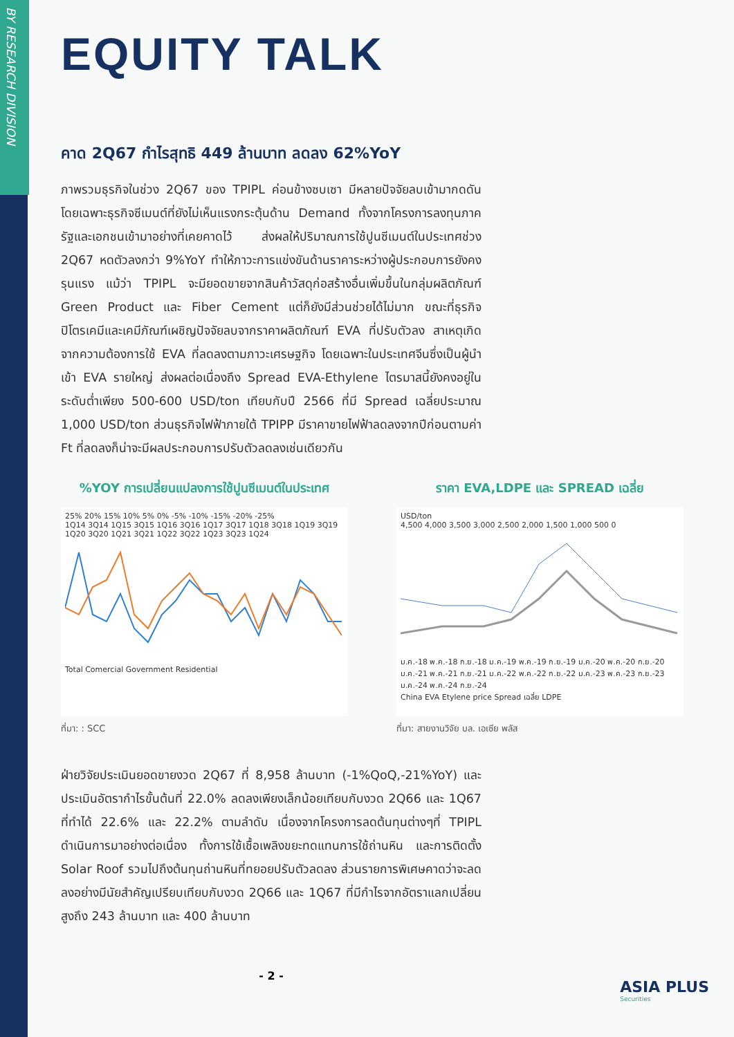BY RESEARCH DIVISION
EQUITY TALK
คาด 2Q67 กำไรสุทธิ 449 ล้านบาท ลดลง 62%YoY
ภาพรวมธุรกิจในช่วง 2Q67 ของ TPIPL ค่อนข้างซบเซา มีหลายปัจจัยลบเข้ามากดดัน โดยเฉพาะธุรกิจซีเมนต์ที่ยังไม่เห็นแรงกระตุ้นด้าน Demand ทั้งจากโครงการลงทุนภาครัฐและเอกชนเข้ามาอย่างที่เคยคาดไว้ ส่งผลให้ปริมาณการใช้ปูนซีเมนต์ในประเทศช่วง 2Q67 หดตัวลงกว่า 9%YoY ทำให้ภาวะการแข่งขันด้านราคาระหว่างผู้ประกอบการยังคงรุนแรง แม้ว่า TPIPL จะมียอดขายจากสินค้าวัสดุก่อสร้างอื่นเพิ่มขึ้นในกลุ่มผลิตภัณฑ์ Green Product และ Fiber Cement แต่ก็ยังมีส่วนช่วยได้ไม่มาก ขณะที่ธุรกิจปิโตรเคมีและเคมีภัณฑ์เผชิญปัจจัยลบจากราคาผลิตภัณฑ์ EVA ที่ปรับตัวลง สาเหตุเกิดจากความต้องการใช้ EVA ที่ลดลงตามภาวะเศรษฐกิจ โดยเฉพาะในประเทศจีนซึ่งเป็นผู้นำเข้า EVA รายใหญ่ ส่งผลต่อเนื่องถึง Spread EVA-Ethylene ไตรมาสนี้ยังคงอยู่ในระดับต่ำเพียง 500-600 USD/ton เทียบกับปี 2566 ที่มี Spread เฉลี่ยประมาณ 1,000 USD/ton ส่วนธุรกิจไฟฟ้าภายใต้ TPIPP มีราคาขายไฟฟ้าลดลงจากปีก่อนตามค่า Ft ที่ลดลงก็น่าจะมีผลประกอบการปรับตัวลดลงเช่นเดียวกัน
%YOY การเปลี่ยนแปลงการใช้ปูนซีเมนต์ในประเทศ
25% 20% 15% 10% 5% 0% -5% -10% -15% -20% -25%
1Q14 3Q14 1Q15 3Q15 1Q16 3Q16 1Q17 3Q17 1Q18 3Q18 1Q19 3Q19 1Q20 3Q20 1Q21 3Q21 1Q22 3Q22 1Q23 3Q23 1Q24
Total Comercial Government Residential
ที่มา: : SCC
ราคา EVA,LDPE และ SPREAD เฉลี่ย
USD/ton
4,500 4,000 3,500 3,000 2,500 2,000 1,500 1,000 500 0
ม.ค.-18 พ.ค.-18 ก.ย.-18 ม.ค.-19 พ.ค.-19 ก.ย.-19 ม.ค.-20 พ.ค.-20 ก.ย.-20 ม.ค.-21 พ.ค.-21 ก.ย.-21 ม.ค.-22 พ.ค.-22 ก.ย.-22 ม.ค.-23 พ.ค.-23 ก.ย.-23 ม.ค.-24 พ.ค.-24 ก.ย.-24
China EVA Etylene price Spread เฉลี่ย LDPE
ที่มา: สายงานวิจัย บล. เอเซีย พลัส
ฝ่ายวิจัยประเมินยอดขายงวด 2Q67 ที่ 8,958 ล้านบาท (-1%QoQ,-21%YoY) และประเมินอัตรากำไรขั้นต้นที่ 22.0% ลดลงเพียงเล็กน้อยเทียบกับงวด 2Q66 และ 1Q67 ที่ทำได้ 22.6% และ 22.2% ตามลำดับ เนื่องจากโครงการลดต้นทุนต่างๆที่ TPIPL ดำเนินการมาอย่างต่อเนื่อง ทั้งการใช้เชื้อเพลิงขยะทดแทนการใช้ถ่านหิน และการติดตั้ง Solar Roof รวมไปถึงต้นทุนถ่านหินที่ทยอยปรับตัวลดลง ส่วนรายการพิเศษคาดว่าจะลดลงอย่างมีนัยสำคัญเปรียบเทียบกับงวด 2Q66 และ 1Q67 ที่มีกำไรจากอัตราแลกเปลี่ยนสูงถึง 243 ล้านบาท และ 400 ล้านบาท
- 2 -
ASIA PLUS
Securities